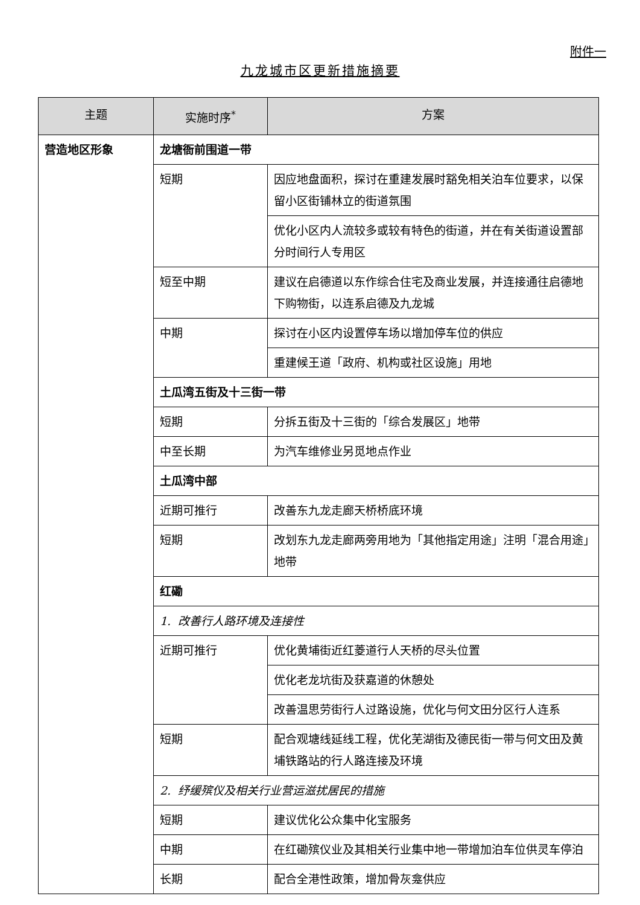附件一
九龙城市区更新措施摘要
| 主题 | 实施时序<sup>*</sup> | 方案 |
| --- | --- | --- |
| 营造地区形象 | 龙塘衙前围道一带 | |
| | 短期 | 因应地盘面积，探讨在重建发展时豁免相关泊车位要求，以保留小区街铺林立的街道氛围 |
| | | 优化小区内人流较多或较有特色的街道，并在有关街道设置部分时间行人专用区 |
| | 短至中期 | 建议在启德道以东作综合住宅及商业发展，并连接通往启德地下购物街，以连系启德及九龙城 |
| | 中期 | 探讨在小区内设置停车场以增加停车位的供应 |
| | | 重建候王道「政府、机构或社区设施」用地 |
| | 土瓜湾五街及十三街一带 | |
| | 短期 | 分拆五街及十三街的「综合发展区」地带 |
| | 中至长期 | 为汽车维修业另觅地点作业 |
| | 土瓜湾中部 | |
| | 近期可推行 | 改善东九龙走廊天桥桥底环境 |
| | 短期 | 改划东九龙走廊两旁用地为「其他指定用途」注明「混合用途」地带 |
| | 红磡 | |
| | 1. 改善行人路环境及连接性 | |
| | 近期可推行 | 优化黄埔街近红菱道行人天桥的尽头位置 |
| | | 优化老龙坑街及获嘉道的休憩处 |
| | | 改善温思劳街行人过路设施，优化与何文田分区行人连系 |
| | 短期 | 配合观塘线延线工程，优化芜湖街及德民街一带与何文田及黄埔铁路站的行人路连接及环境 |
| | 2. 纾缓殡仪及相关行业营运滋扰居民的措施 | |
| | 短期 | 建议优化公众集中化宝服务 |
| | 中期 | 在红磡殡仪业及其相关行业集中地一带增加泊车位供灵车停泊 |
| | 长期 | 配合全港性政策，增加骨灰龛供应 |